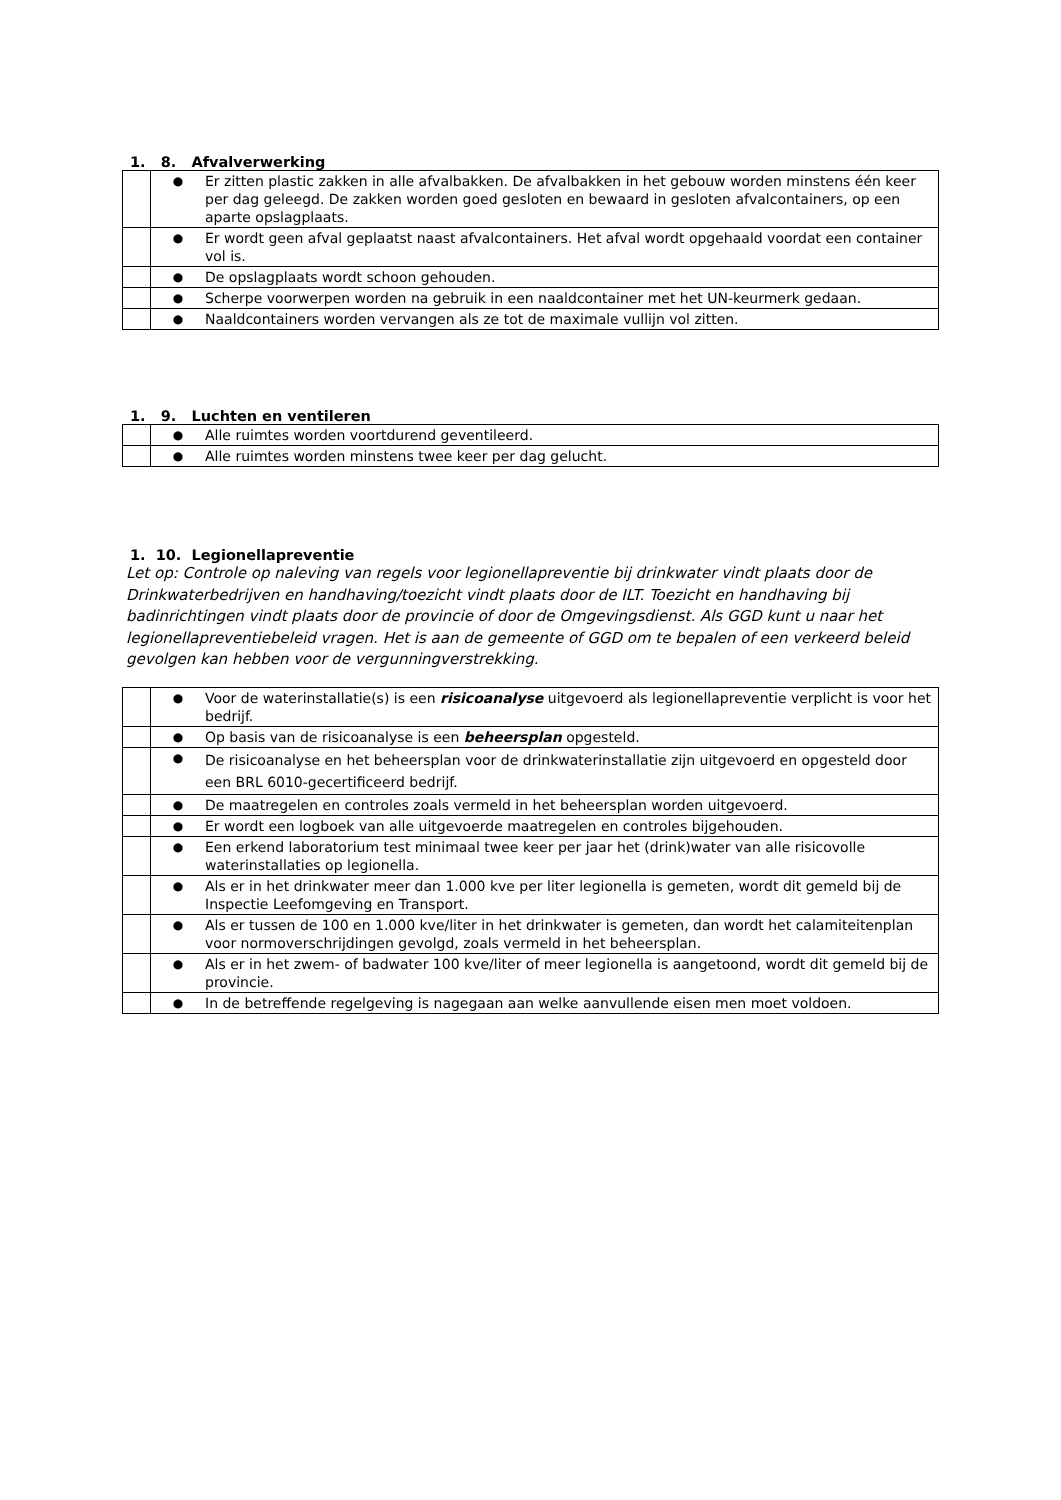1. 8. Afvalverwerking
| | ● | Er zitten plastic zakken in alle afvalbakken. De afvalbakken in het gebouw worden minstens één keer per dag geleegd. De zakken worden goed gesloten en bewaard in gesloten afvalcontainers, op een aparte opslagplaats. |
| | ● | Er wordt geen afval geplaatst naast afvalcontainers. Het afval wordt opgehaald voordat een container vol is. |
| | ● | De opslagplaats wordt schoon gehouden. |
| | ● | Scherpe voorwerpen worden na gebruik in een naaldcontainer met het UN-keurmerk gedaan. |
| | ● | Naaldcontainers worden vervangen als ze tot de maximale vullijn vol zitten. |
1. 9. Luchten en ventileren
| | ● | Alle ruimtes worden voortdurend geventileerd. |
| | ● | Alle ruimtes worden minstens twee keer per dag gelucht. |
1. 10. Legionellapreventie
Let op: Controle op naleving van regels voor legionellapreventie bij drinkwater vindt plaats door de Drinkwaterbedrijven en handhaving/toezicht vindt plaats door de ILT. Toezicht en handhaving bij badinrichtingen vindt plaats door de provincie of door de Omgevingsdienst. Als GGD kunt u naar het legionellapreventiebeleid vragen. Het is aan de gemeente of GGD om te bepalen of een verkeerd beleid gevolgen kan hebben voor de vergunningverstrekking.
| | ● | Voor de waterinstallatie(s) is een risicoanalyse uitgevoerd als legionellapreventie verplicht is voor het bedrijf. |
| | ● | Op basis van de risicoanalyse is een beheersplan opgesteld. |
| | ● | De risicoanalyse en het beheersplan voor de drinkwaterinstallatie zijn uitgevoerd en opgesteld door een BRL 6010-gecertificeerd bedrijf. |
| | ● | De maatregelen en controles zoals vermeld in het beheersplan worden uitgevoerd. |
| | ● | Er wordt een logboek van alle uitgevoerde maatregelen en controles bijgehouden. |
| | ● | Een erkend laboratorium test minimaal twee keer per jaar het (drink)water van alle risicovolle waterinstallaties op legionella. |
| | ● | Als er in het drinkwater meer dan 1.000 kve per liter legionella is gemeten, wordt dit gemeld bij de Inspectie Leefomgeving en Transport. |
| | ● | Als er tussen de 100 en 1.000 kve/liter in het drinkwater is gemeten, dan wordt het calamiteitenplan voor normoverschrijdingen gevolgd, zoals vermeld in het beheersplan. |
| | ● | Als er in het zwem- of badwater 100 kve/liter of meer legionella is aangetoond, wordt dit gemeld bij de provincie. |
| | ● | In de betreffende regelgeving is nagegaan aan welke aanvullende eisen men moet voldoen. |